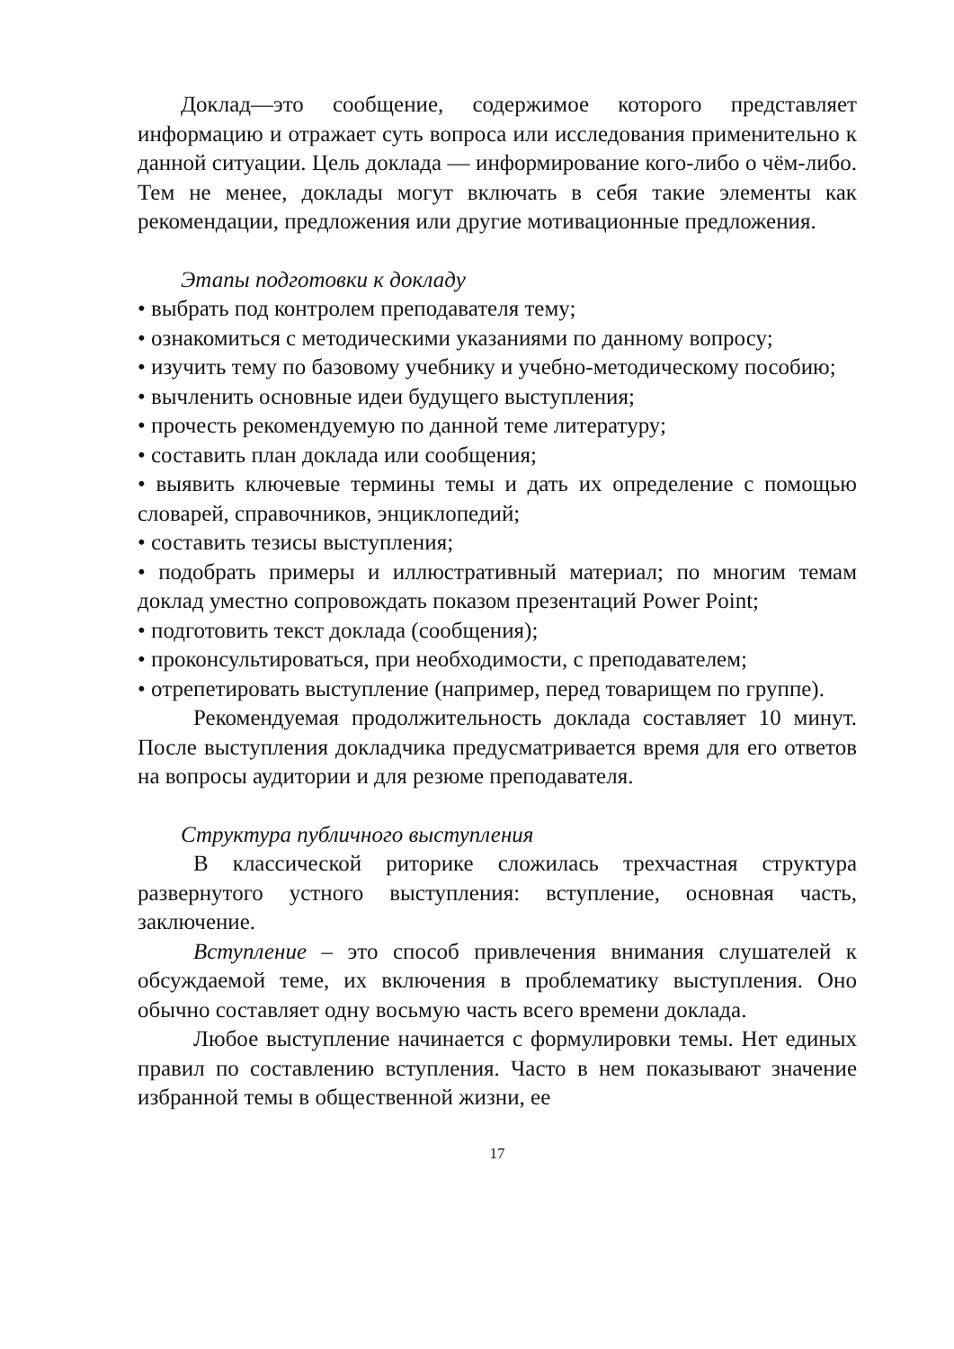Доклад—это сообщение, содержимое которого представляет информацию и отражает суть вопроса или исследования применительно к данной ситуации. Цель доклада — информирование кого-либо о чём-либо. Тем не менее, доклады могут включать в себя такие элементы как рекомендации, предложения или другие мотивационные предложения.
Этапы подготовки к докладу
• выбрать под контролем преподавателя тему;
• ознакомиться с методическими указаниями по данному вопросу;
• изучить тему по базовому учебнику и учебно-методическому пособию;
• вычленить основные идеи будущего выступления;
• прочесть рекомендуемую по данной теме литературу;
• составить план доклада или сообщения;
• выявить ключевые термины темы и дать их определение с помощью словарей, справочников, энциклопедий;
• составить тезисы выступления;
• подобрать примеры и иллюстративный материал; по многим темам доклад уместно сопровождать показом презентаций Power Point;
• подготовить текст доклада (сообщения);
• проконсультироваться, при необходимости, с преподавателем;
• отрепетировать выступление (например, перед товарищем по группе).
Рекомендуемая продолжительность доклада составляет 10 минут. После выступления докладчика предусматривается время для его ответов на вопросы аудитории и для резюме преподавателя.
Структура публичного выступления
В классической риторике сложилась трехчастная структура развернутого устного выступления: вступление, основная часть, заключение.
Вступление – это способ привлечения внимания слушателей к обсуждаемой теме, их включения в проблематику выступления. Оно обычно составляет одну восьмую часть всего времени доклада.
Любое выступление начинается с формулировки темы. Нет единых правил по составлению вступления. Часто в нем показывают значение избранной темы в общественной жизни, ее
17